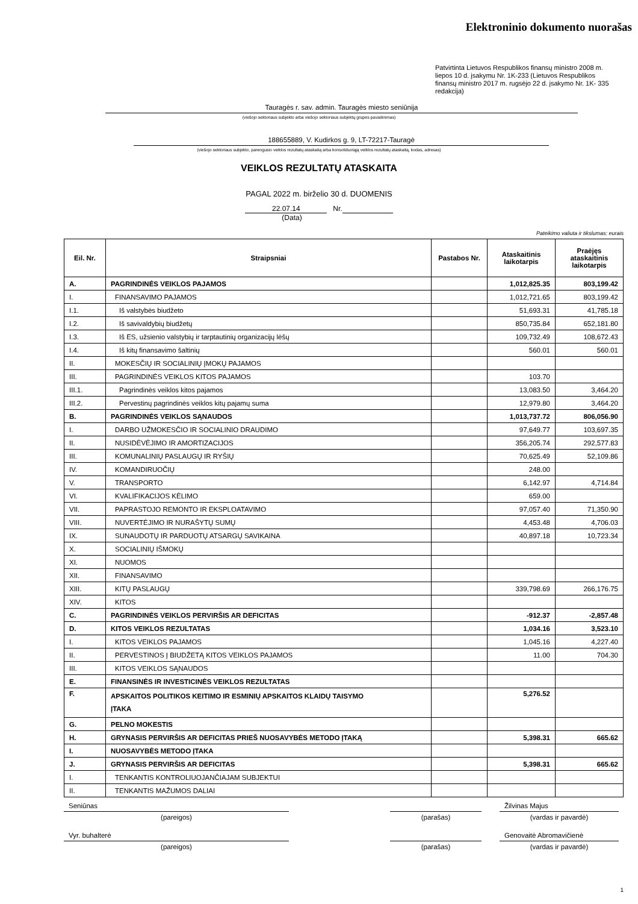Elektroninio dokumento nuorašas
Patvirtinta Lietuvos Respublikos finansų ministro 2008 m. liepos 10 d. įsakymu Nr. 1K-233 (Lietuvos Respublikos finansų ministro 2017 m. rugsėjo 22 d. įsakymo Nr. 1K- 335 redakcija)
Tauragės r. sav. admin. Tauragės miesto seniūnija
(viešojo sektoriaus subjekto arba viešojo sektoriaus subjektų grupės pavadinimas)
188655889, V. Kudirkos g. 9, LT-72217-Tauragė
(viešojo sektoriaus subjekto, parengusio veiklos rezultatų ataskaitą arba konsoliduotąją veiklos rezultatų ataskaitą, kodas, adresas)
VEIKLOS REZULTATŲ ATASKAITA
PAGAL 2022 m. birželio 30 d. DUOMENIS
22.07.14 Nr.
(Data)
Pateikimo valiuta ir tikslumas: eurais
| Eil. Nr. | Straipsniai | Pastabos Nr. | Ataskaitinis laikotarpis | Praėjęs ataskaitinis laikotarpis |
| --- | --- | --- | --- | --- |
| A. | PAGRINDINĖS VEIKLOS PAJAMOS | | 1,012,825.35 | 803,199.42 |
| I. | FINANSAVIMO PAJAMOS | | 1,012,721.65 | 803,199.42 |
| I.1. | Iš valstybės biudžeto | | 51,693.31 | 41,785.18 |
| I.2. | Iš savivaldybių biudžetų | | 850,735.84 | 652,181.80 |
| I.3. | Iš ES, užsienio valstybių ir tarptautinių organizacijų lėšų | | 109,732.49 | 108,672.43 |
| I.4. | Iš kitų finansavimo šaltinių | | 560.01 | 560.01 |
| II. | MOKESČIŲ IR SOCIALINIŲ ĮMOKŲ PAJAMOS | | | |
| III. | PAGRINDINĖS VEIKLOS KITOS PAJAMOS | | 103.70 | |
| III.1. | Pagrindinės veiklos kitos pajamos | | 13,083.50 | 3,464.20 |
| III.2. | Pervestinų pagrindinės veiklos kitų pajamų suma | | 12,979.80 | 3,464.20 |
| B. | PAGRINDINĖS VEIKLOS SĄNAUDOS | | 1,013,737.72 | 806,056.90 |
| I. | DARBO UŽMOKESČIO IR SOCIALINIO DRAUDIMO | | 97,649.77 | 103,697.35 |
| II. | NUSIDĖVĖJIMO IR AMORTIZACIJOS | | 356,205.74 | 292,577.83 |
| III. | KOMUNALINIŲ PASLAUGŲ IR RYŠIŲ | | 70,625.49 | 52,109.86 |
| IV. | KOMANDIRUOČIŲ | | 248.00 | |
| V. | TRANSPORTO | | 6,142.97 | 4,714.84 |
| VI. | KVALIFIKACIJOS KĖLIMO | | 659.00 | |
| VII. | PAPRASTOJO REMONTO IR EKSPLOATAVIMO | | 97,057.40 | 71,350.90 |
| VIII. | NUVERTĖJIMO IR NURAŠYTŲ SUMŲ | | 4,453.48 | 4,706.03 |
| IX. | SUNAUDOTŲ IR PARDUOTŲ ATSARGŲ SAVIKAINA | | 40,897.18 | 10,723.34 |
| X. | SOCIALINIŲ IŠMOKŲ | | | |
| XI. | NUOMOS | | | |
| XII. | FINANSAVIMO | | | |
| XIII. | KITŲ PASLAUGŲ | | 339,798.69 | 266,176.75 |
| XIV. | KITOS | | | |
| C. | PAGRINDINĖS VEIKLOS PERVIRŠIS AR DEFICITAS | | -912.37 | -2,857.48 |
| D. | KITOS VEIKLOS REZULTATAS | | 1,034.16 | 3,523.10 |
| I. | KITOS VEIKLOS PAJAMOS | | 1,045.16 | 4,227.40 |
| II. | PERVESTINOS Į BIUDŽETĄ KITOS VEIKLOS PAJAMOS | | 11.00 | 704.30 |
| III. | KITOS VEIKLOS SĄNAUDOS | | | |
| E. | FINANSINĖS IR INVESTICINĖS VEIKLOS REZULTATAS | | | |
| F. | APSKAITOS POLITIKOS KEITIMO IR ESMINIŲ APSKAITOS KLAIDŲ TAISYMO ĮTAKA | | 5,276.52 | |
| G. | PELNO MOKESTIS | | | |
| H. | GRYNASIS PERVIRŠIS AR DEFICITAS PRIEŠ NUOSAVYBĖS METODO ĮTAKĄ | | 5,398.31 | 665.62 |
| I. | NUOSAVYBĖS METODO ĮTAKA | | | |
| J. | GRYNASIS PERVIRŠIS AR DEFICITAS | | 5,398.31 | 665.62 |
| I. | TENKANTIS KONTROLIUOJANČIAJAM SUBJEKTUI | | | |
| II. | TENKANTIS MAŽUMOS DALIAI | | | |
Seniūnas
(pareigos)
(parašas)
Žilvinas Majus
(vardas ir pavardė)
Vyr. buhalterė
(pareigos)
(parašas)
Genovaitė Abromavičienė
(vardas ir pavardė)
1